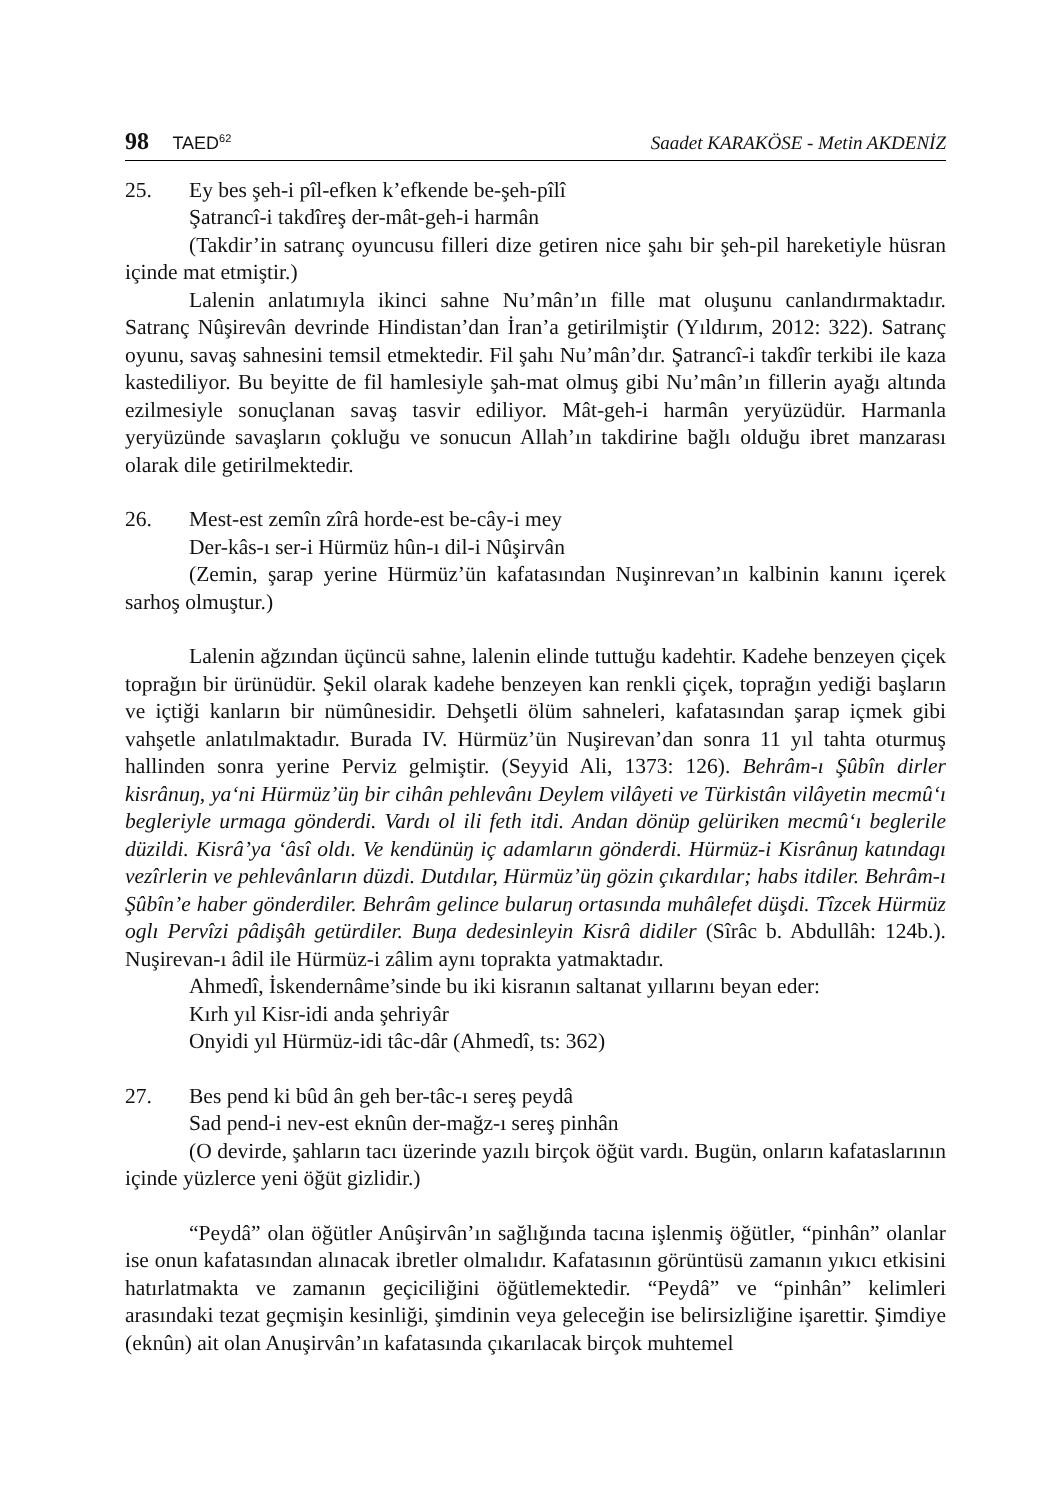98 TAED<sup>62</sup>
Saadet KARAKÖSE - Metin AKDENİZ
25. Ey bes şeh-i pîl-efken k’efkende be-şeh-pîlî
Şatrancî-i takdîreş der-mât-geh-i harmân
(Takdir’in satranç oyuncusu filleri dize getiren nice şahı bir şeh-pil hareketiyle hüsran içinde mat etmiştir.)
Lalenin anlatımıyla ikinci sahne Nu’mân’ın fille mat oluşunu canlandırmaktadır. Satranç Nûşirevân devrinde Hindistan’dan İran’a getirilmiştir (Yıldırım, 2012: 322). Satranç oyunu, savaş sahnesini temsil etmektedir. Fil şahı Nu’mân’dır. Şatrancî-i takdîr terkibi ile kaza kastediliyor. Bu beyitte de fil hamlesiyle şah-mat olmuş gibi Nu’mân’ın fillerin ayağı altında ezilmesiyle sonuçlanan savaş tasvir ediliyor. Mât-geh-i harmân yeryüzüdür. Harmanla yeryüzünde savaşların çokluğu ve sonucun Allah’ın takdirine bağlı olduğu ibret manzarası olarak dile getirilmektedir.
26. Mest-est zemîn zîrâ horde-est be-cây-i mey
Der-kâs-ı ser-i Hürmüz hûn-ı dil-i Nûşirvân
(Zemin, şarap yerine Hürmüz’ün kafatasından Nuşinrevan’ın kalbinin kanını içerek sarhoş olmuştur.)
Lalenin ağzından üçüncü sahne, lalenin elinde tuttuğu kadehtir. Kadehe benzeyen çiçek toprağın bir ürünüdür. Şekil olarak kadehe benzeyen kan renkli çiçek, toprağın yediği başların ve içtiği kanların bir nümûnesidir. Dehşetli ölüm sahneleri, kafatasından şarap içmek gibi vahşetle anlatılmaktadır. Burada IV. Hürmüz’ün Nuşirevan’dan sonra 11 yıl tahta oturmuş hallinden sonra yerine Perviz gelmiştir. (Seyyid Ali, 1373: 126). Behrâm-ı Şûbîn dirler kisrânuŋ, ya‘ni Hürmüz’üŋ bir cihân pehlevânı Deylem vilâyeti ve Türkistân vilâyetin mecmû‘ı begleriyle urmaga gönderdi. Vardı ol ili feth itdi. Andan dönüp gelüriken mecmû‘ı beglerile düzildi. Kisrâ’ya ‘âsî oldı. Ve kendünüŋ iç adamların gönderdi. Hürmüz-i Kisrânuŋ katındagı vezîrlerin ve pehlevânların düzdi. Dutdılar, Hürmüz’üŋ gözin çıkardılar; habs itdiler. Behrâm-ı Şûbîn’e haber gönderdiler. Behrâm gelince bularuŋ ortasında muhâlefet düşdi. Tîzcek Hürmüz oglı Pervîzi pâdişâh getürdiler. Buŋa dedesinleyin Kisrâ didiler (Sîrâc b. Abdullâh: 124b.). Nuşirevan-ı âdil ile Hürmüz-i zâlim aynı toprakta yatmaktadır.
Ahmedî, İskendernâme’sinde bu iki kisranın saltanat yıllarını beyan eder:
Kırh yıl Kisr-idi anda şehriyâr
Onyidi yıl Hürmüz-idi tâc-dâr (Ahmedî, ts: 362)
27. Bes pend ki bûd ân geh ber-tâc-ı sereş peydâ
Sad pend-i nev-est eknûn der-mağz-ı sereş pinhân
(O devirde, şahların tacı üzerinde yazılı birçok öğüt vardı. Bugün, onların kafataslarının içinde yüzlerce yeni öğüt gizlidir.)
“Peydâ” olan öğütler Anûşirvân’ın sağlığında tacına işlenmiş öğütler, “pinhân” olanlar ise onun kafatasından alınacak ibretler olmalıdır. Kafatasının görüntüsü zamanın yıkıcı etkisini hatırlatmakta ve zamanın geçiciliğini öğütlemektedir. “Peydâ” ve “pinhân” kelimleri arasındaki tezat geçmişin kesinliği, şimdinin veya geleceğin ise belirsizliğine işarettir. Şimdiye (eknûn) ait olan Anuşirvân’ın kafatasında çıkarılacak birçok muhtemel